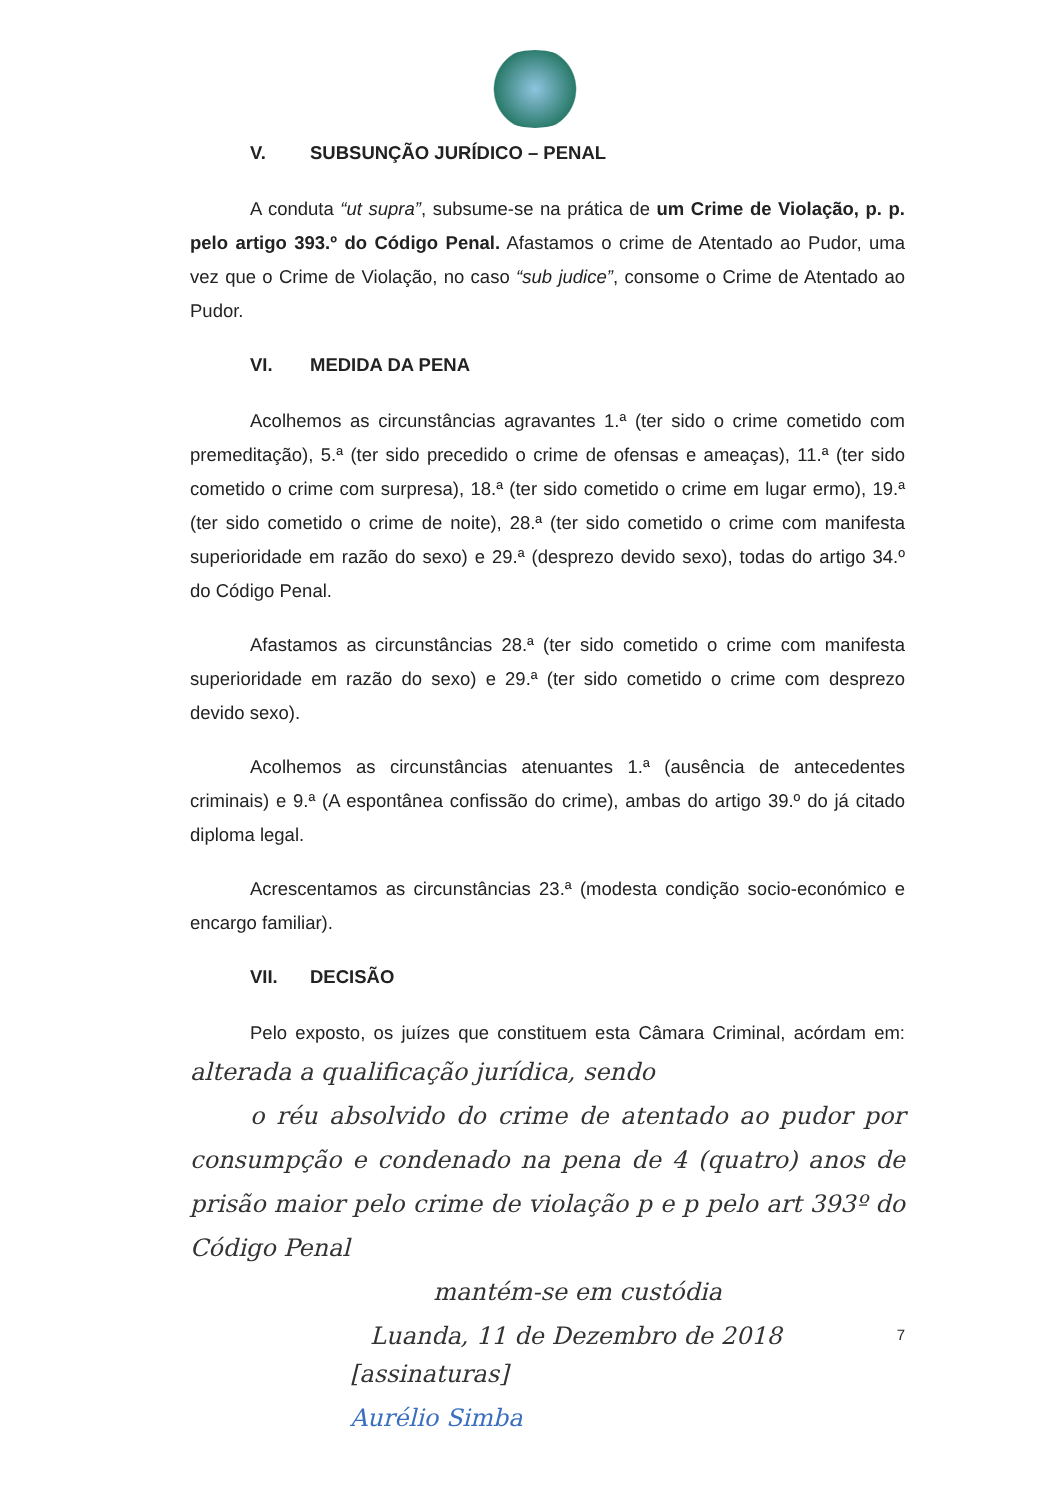V. SUBSUNÇÃO JURÍDICO – PENAL
A conduta “ut supra”, subsume-se na prática de um Crime de Violação, p. p. pelo artigo 393.º do Código Penal. Afastamos o crime de Atentado ao Pudor, uma vez que o Crime de Violação, no caso “sub judice”, consome o Crime de Atentado ao Pudor.
VI. MEDIDA DA PENA
Acolhemos as circunstâncias agravantes 1.ª (ter sido o crime cometido com premeditação), 5.ª (ter sido precedido o crime de ofensas e ameaças), 11.ª (ter sido cometido o crime com surpresa), 18.ª (ter sido cometido o crime em lugar ermo), 19.ª (ter sido cometido o crime de noite), 28.ª (ter sido cometido o crime com manifesta superioridade em razão do sexo) e 29.ª (desprezo devido sexo), todas do artigo 34.º do Código Penal.
Afastamos as circunstâncias 28.ª (ter sido cometido o crime com manifesta superioridade em razão do sexo) e 29.ª (ter sido cometido o crime com desprezo devido sexo).
Acolhemos as circunstâncias atenuantes 1.ª (ausência de antecedentes criminais) e 9.ª (A espontânea confissão do crime), ambas do artigo 39.º do já citado diploma legal.
Acrescentamos as circunstâncias 23.ª (modesta condição socio-económico e encargo familiar).
VII. DECISÃO
Pelo exposto, os juízes que constituem esta Câmara Criminal, acórdam em: alterada a qualificação jurídica, sendo
o réu absolvido do crime de atentado ao pudor por consumpção e condenado na pena de 4 (quatro) anos de prisão maior pelo crime de violação p e p pelo art 393º do Código Penal
mantém-se em custódia
Luanda, 11 de Dezembro de 2018
7
[assinaturas]
Aurélio Simba